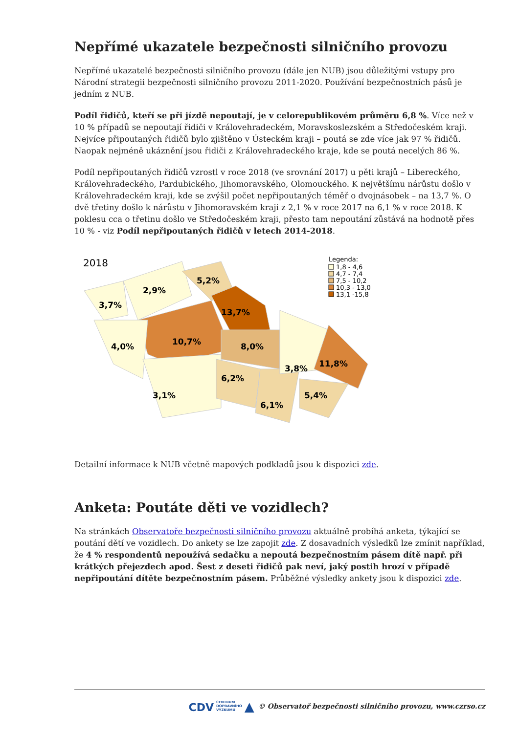Nepřímé ukazatele bezpečnosti silničního provozu
Nepřímé ukazatelé bezpečnosti silničního provozu (dále jen NUB) jsou důležitými vstupy pro Národní strategii bezpečnosti silničního provozu 2011-2020. Používání bezpečnostních pásů je jedním z NUB.
Podíl řidičů, kteří se při jízdě nepoutají, je v celorepublikovém průměru 6,8 %. Více než v 10 % případů se nepoutají řidiči v Královehradeckém, Moravskoslezském a Středočeském kraji. Nejvíce připoutaných řidičů bylo zjištěno v Ústeckém kraji – poutá se zde více jak 97 % řidičů. Naopak nejméně ukáznění jsou řidiči z Královehradeckého kraje, kde se poutá necelých 86 %.
Podíl nepřipoutaných řidičů vzrostl v roce 2018 (ve srovnání 2017) u pěti krajů – Libereckého, Královehradeckého, Pardubického, Jihomoravského, Olomouckého. K největšímu nárůstu došlo v Královehradeckém kraji, kde se zvýšil počet nepřipoutaných téměř o dvojnásobek – na 13,7 %. O dvě třetiny došlo k nárůstu v Jihomoravském kraji z 2,1 % v roce 2017 na 6,1 % v roce 2018. K poklesu cca o třetinu došlo ve Středočeském kraji, přesto tam nepoutání zůstává na hodnotě přes 10 % - viz Podíl nepřipoutaných řidičů v letech 2014-2018.
2018
3,7%
2,9%
5,2%
13,7%
10,7%
4,0%
8,0%
3,1%
6,2%
6,1%
3,8%
11,8%
5,4%
Legenda:
1,8 - 4,6
4,7 - 7,4
7,5 - 10,2
10,3 - 13,0
13,1 -15,8
Detailní informace k NUB včetně mapových podkladů jsou k dispozici zde.
Anketa: Poutáte děti ve vozidlech?
Na stránkách Observatoře bezpečnosti silničního provozu aktuálně probíhá anketa, týkající se poutání dětí ve vozidlech. Do ankety se lze zapojit zde. Z dosavadních výsledků lze zmínit například, že 4 % respondentů nepoužívá sedačku a nepoutá bezpečnostním pásem dítě např. při krátkých přejezdech apod. Šest z deseti řidičů pak neví, jaký postih hrozí v případě nepřipoutání dítěte bezpečnostním pásem. Průběžné výsledky ankety jsou k dispozici zde.
CDV CENTRUM
DOPRAVNÍHO
VÝZKUMU ▲ © Observatoř bezpečnosti silničního provozu, www.czrso.cz